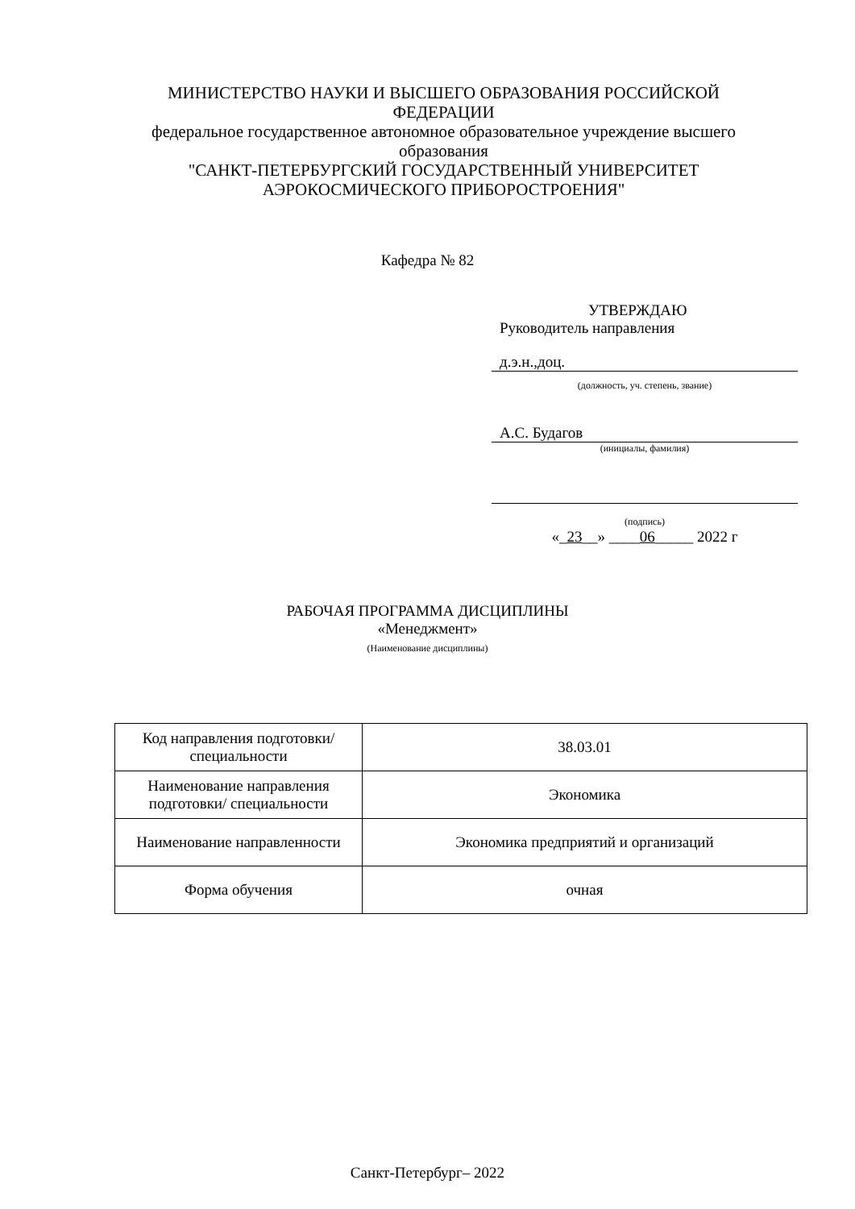МИНИСТЕРСТВО НАУКИ И ВЫСШЕГО ОБРАЗОВАНИЯ РОССИЙСКОЙ ФЕДЕРАЦИИ
федеральное государственное автономное образовательное учреждение высшего образования
"САНКТ-ПЕТЕРБУРГСКИЙ ГОСУДАРСТВЕННЫЙ УНИВЕРСИТЕТ АЭРОКОСМИЧЕСКОГО ПРИБОРОСТРОЕНИЯ"
Кафедра № 82
УТВЕРЖДАЮ
Руководитель направления
д.э.н.,доц.
(должность, уч. степень, звание)
А.С. Будагов
(инициалы, фамилия)
(подпись)
«_23__» ____06_____ 2022 г
РАБОЧАЯ ПРОГРАММА ДИСЦИПЛИНЫ
«Менеджмент»
(Наименование дисциплины)
| Код направления подготовки/ специальности | 38.03.01 |
| Наименование направления подготовки/ специальности | Экономика |
| Наименование направленности | Экономика предприятий и организаций |
| Форма обучения | очная |
Санкт-Петербург– 2022